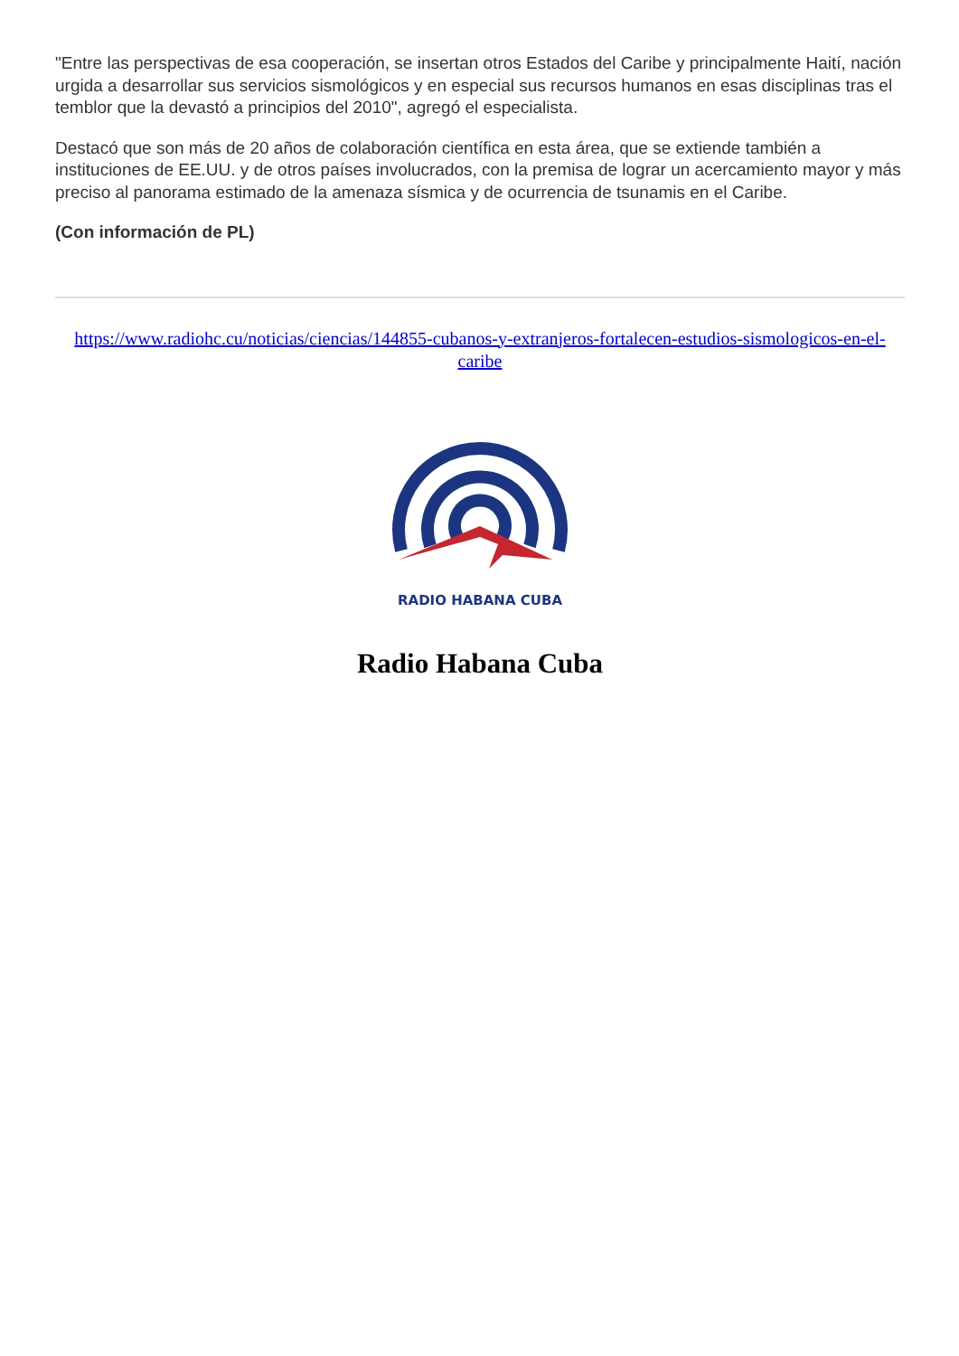"Entre las perspectivas de esa cooperación, se insertan otros Estados del Caribe y principalmente Haití, nación urgida a desarrollar sus servicios sismológicos y en especial sus recursos humanos en esas disciplinas tras el temblor que la devastó a principios del 2010", agregó el especialista.
Destacó que son más de 20 años de colaboración científica en esta área, que se extiende también a instituciones de EE.UU. y de otros países involucrados, con la premisa de lograr un acercamiento mayor y más preciso al panorama estimado de la amenaza sísmica y de ocurrencia de tsunamis en el Caribe.
(Con información de PL)
https://www.radiohc.cu/noticias/ciencias/144855-cubanos-y-extranjeros-fortalecen-estudios-sismologicos-en-el-caribe
RADIO HABANA CUBA
Radio Habana Cuba